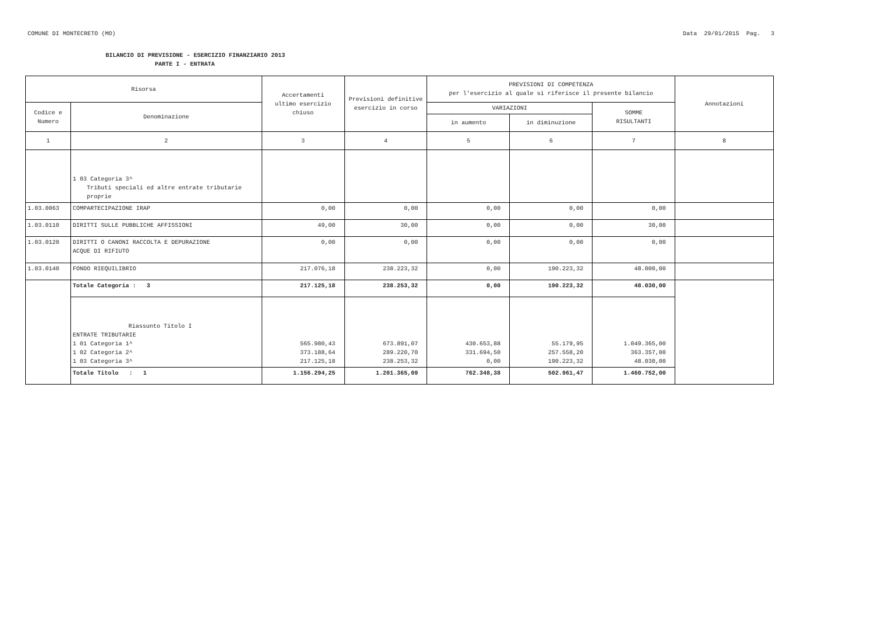COMUNE DI MONTECRETO (MO) Data 29/01/2015 Pag. 3
BILANCIO DI PREVISIONE - ESERCIZIO FINANZIARIO 2013
PARTE I - ENTRATA
| Risorsa | | Accertamenti ultimo esercizio chiuso | Previsioni definitive esercizio in corso | PREVISIONI DI COMPETENZA per l'esercizio al quale si riferisce il presente bilancio | | | Annotazioni |
| --- | --- | --- | --- | --- | --- | --- | --- |
| Codice e Numero | Denominazione | | | VARIAZIONI | | SOMME RISULTANTI | |
| | | | | in aumento | in diminuzione | | |
| 1 | 2 | 3 | 4 | 5 | 6 | 7 | 8 |
| | 1 03 Categoria 3^ Tributi speciali ed altre entrate tributarie proprie | | | | | | |
| 1.03.0063 | COMPARTECIPAZIONE IRAP | 0,00 | 0,00 | 0,00 | 0,00 | 0,00 | |
| 1.03.0110 | DIRITTI SULLE PUBBLICHE AFFISSIONI | 49,00 | 30,00 | 0,00 | 0,00 | 30,00 | |
| 1.03.0120 | DIRITTI O CANONI RACCOLTA E DEPURAZIONE ACQUE DI RIFIUTO | 0,00 | 0,00 | 0,00 | 0,00 | 0,00 | |
| 1.03.0140 | FONDO RIEQUILIBRIO | 217.076,18 | 238.223,32 | 0,00 | 190.223,32 | 48.000,00 | |
| | Totale Categoria : 3 | 217.125,18 | 238.253,32 | 0,00 | 190.223,32 | 48.030,00 | |
| | Riassunto Titolo I ENTRATE TRIBUTARIE 1 01 Categoria 1^ 1 02 Categoria 2^ 1 03 Categoria 3^ | 565.980,43 373.188,64 217.125,18 | 673.891,07 289.220,70 238.253,32 | 430.653,88 331.694,50 0,00 | 55.179,95 257.558,20 190.223,32 | 1.049.365,00 363.357,00 48.030,00 | |
| | Totale Titolo : 1 | 1.156.294,25 | 1.201.365,09 | 762.348,38 | 502.961,47 | 1.460.752,00 | |